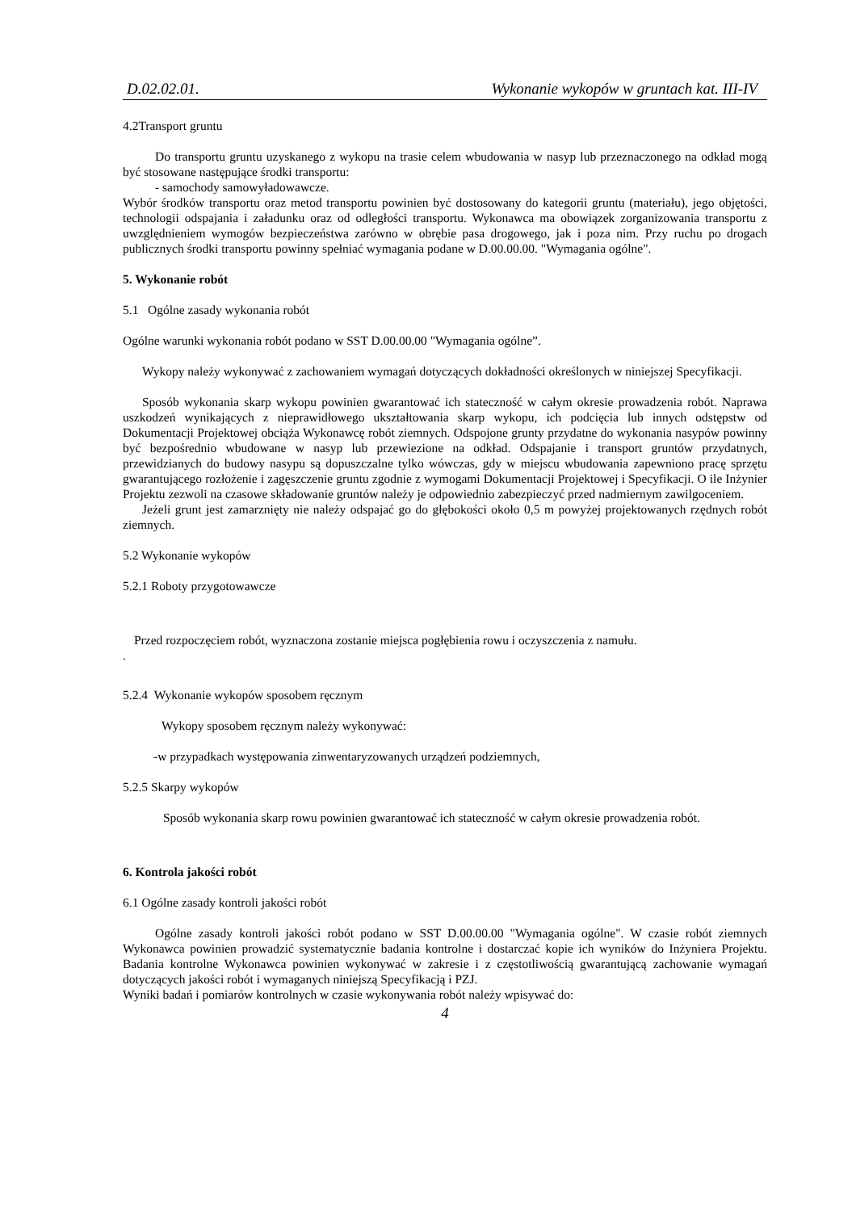D.02.02.01. Wykonanie wykopów w gruntach kat. III-IV
4.2Transport gruntu
Do transportu gruntu uzyskanego z wykopu na trasie celem wbudowania w nasyp lub przeznaczonego na odkład mogą być stosowane następujące środki transportu:
- samochody samowyładowawcze.
Wybór środków transportu oraz metod transportu powinien być dostosowany do kategorii gruntu (materiału), jego objętości, technologii odspajania i załadunku oraz od odległości transportu. Wykonawca ma obowiązek zorganizowania transportu z uwzględnieniem wymogów bezpieczeństwa zarówno w obrębie pasa drogowego, jak i poza nim. Przy ruchu po drogach publicznych środki transportu powinny spełniać wymagania podane w D.00.00.00. "Wymagania ogólne".
5. Wykonanie robót
5.1 Ogólne zasady wykonania robót
Ogólne warunki wykonania robót podano w SST D.00.00.00 "Wymagania ogólne”.
Wykopy należy wykonywać z zachowaniem wymagań dotyczących dokładności określonych w niniejszej Specyfikacji.
Sposób wykonania skarp wykopu powinien gwarantować ich stateczność w całym okresie prowadzenia robót. Naprawa uszkodzeń wynikających z nieprawidłowego ukształtowania skarp wykopu, ich podcięcia lub innych odstępstw od Dokumentacji Projektowej obciąża Wykonawcę robót ziemnych. Odspojone grunty przydatne do wykonania nasypów powinny być bezpośrednio wbudowane w nasyp lub przewiezione na odkład. Odspajanie i transport gruntów przydatnych, przewidzianych do budowy nasypu są dopuszczalne tylko wówczas, gdy w miejscu wbudowania zapewniono pracę sprzętu gwarantującego rozłożenie i zagęszczenie gruntu zgodnie z wymogami Dokumentacji Projektowej i Specyfikacji. O ile Inżynier Projektu zezwoli na czasowe składowanie gruntów należy je odpowiednio zabezpieczyć przed nadmiernym zawilgoceniem.
Jeżeli grunt jest zamarznięty nie należy odspajać go do głębokości około 0,5 m powyżej projektowanych rzędnych robót ziemnych.
5.2 Wykonanie wykopów
5.2.1 Roboty przygotowawcze
Przed rozpoczęciem robót, wyznaczona zostanie miejsca pogłębienia rowu i oczyszczenia z namułu.
.
5.2.4 Wykonanie wykopów sposobem ręcznym
Wykopy sposobem ręcznym należy wykonywać:
-w przypadkach występowania zinwentaryzowanych urządzeń podziemnych,
5.2.5 Skarpy wykopów
Sposób wykonania skarp rowu powinien gwarantować ich stateczność w całym okresie prowadzenia robót.
6. Kontrola jakości robót
6.1 Ogólne zasady kontroli jakości robót
Ogólne zasady kontroli jakości robót podano w SST D.00.00.00 "Wymagania ogólne". W czasie robót ziemnych Wykonawca powinien prowadzić systematycznie badania kontrolne i dostarczać kopie ich wyników do Inżyniera Projektu. Badania kontrolne Wykonawca powinien wykonywać w zakresie i z częstotliwością gwarantującą zachowanie wymagań dotyczących jakości robót i wymaganych niniejszą Specyfikacją i PZJ.
Wyniki badań i pomiarów kontrolnych w czasie wykonywania robót należy wpisywać do:
4